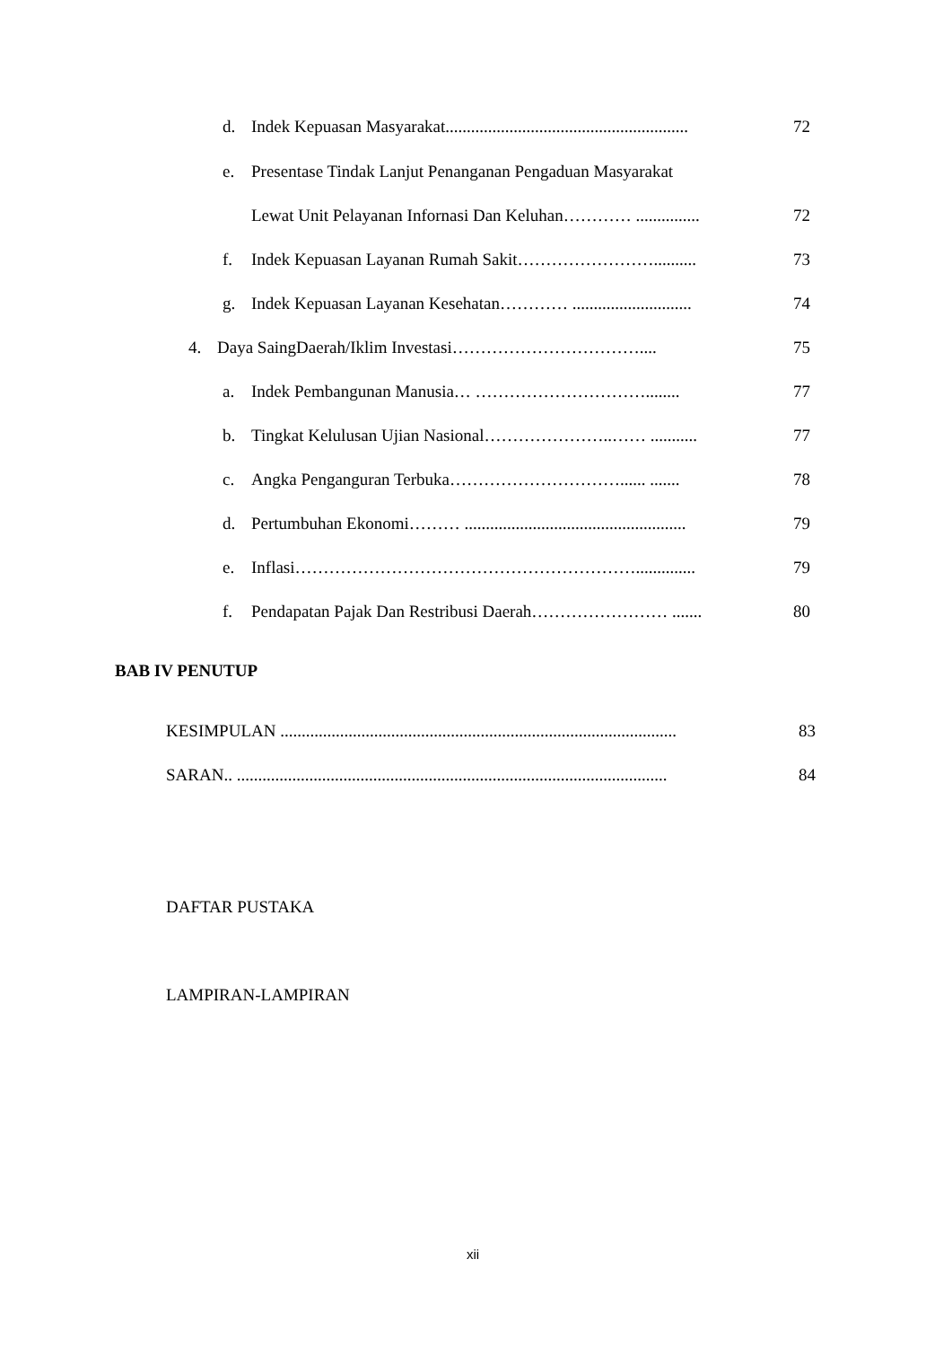d. Indek Kepuasan Masyarakat......................................................... 72
e. Presentase Tindak Lanjut Penanganan Pengaduan Masyarakat
Lewat Unit Pelayanan Infornasi Dan Keluhan………… ............... 72
f. Indek Kepuasan Layanan Rumah Sakit…………………….......... 73
g. Indek Kepuasan Layanan Kesehatan………… ............................ 74
4. Daya SaingDaerah/Iklim Investasi…………………………….... 75
a. Indek Pembangunan Manusia… …………………………........ 77
b. Tingkat Kelulusan Ujian Nasional…………………..…… ........... 77
c. Angka Penganguran Terbuka…………………………...... ....... 78
d. Pertumbuhan Ekonomi……… .................................................... 79
e. Inflasi…………………………………………………….............. 79
f. Pendapatan Pajak Dan Restribusi Daerah…………………… ....... 80
BAB IV PENUTUP
KESIMPULAN ............................................................................................. 83
SARAN.. ..................................................................................................... 84
DAFTAR PUSTAKA
LAMPIRAN-LAMPIRAN
xii